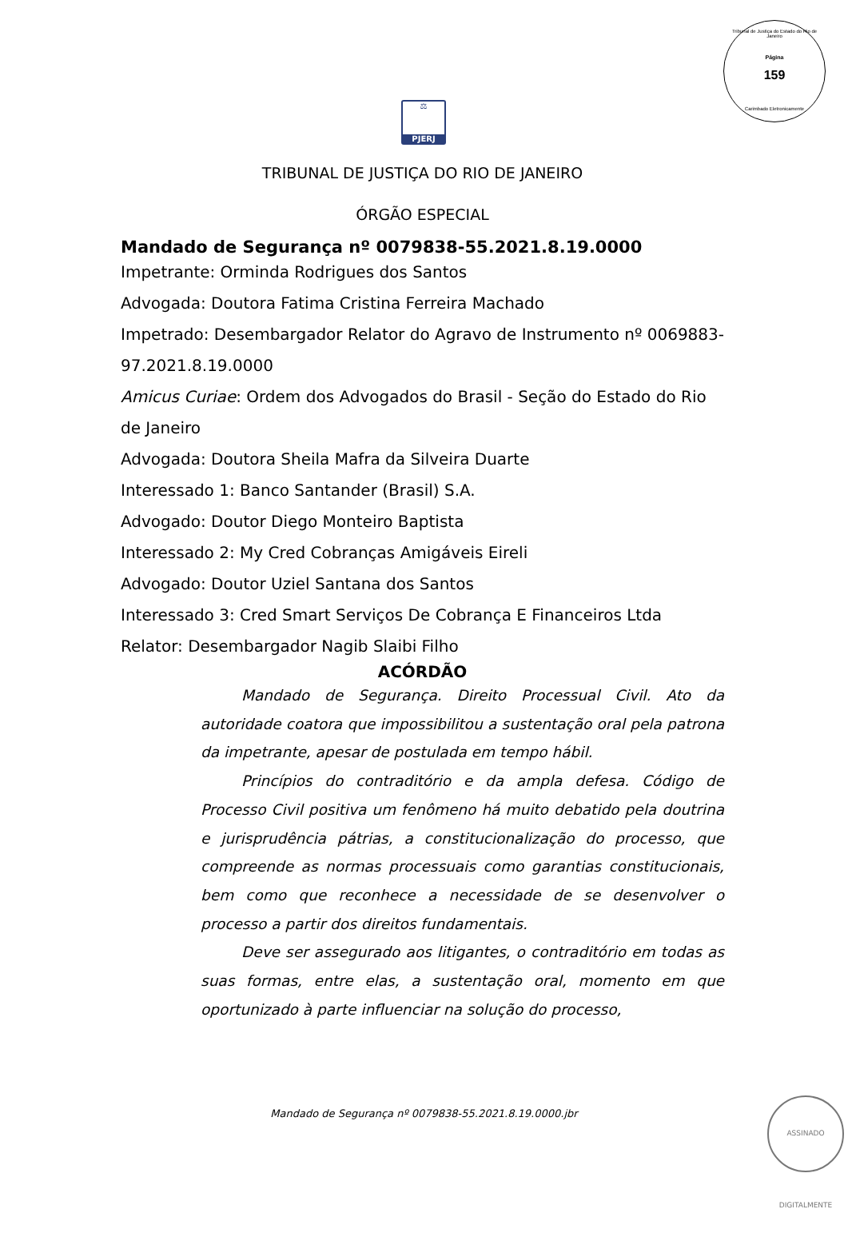Tribunal de Justiça do Estado do Rio de Janeiro
Página
159
Carimbado Eletronicamente
⚖
PJERJ
TRIBUNAL DE JUSTIÇA DO RIO DE JANEIRO
ÓRGÃO ESPECIAL
Mandado de Segurança nº 0079838-55.2021.8.19.0000
Impetrante: Orminda Rodrigues dos Santos
Advogada: Doutora Fatima Cristina Ferreira Machado
Impetrado: Desembargador Relator do Agravo de Instrumento nº 0069883-97.2021.8.19.0000
Amicus Curiae: Ordem dos Advogados do Brasil - Seção do Estado do Rio de Janeiro
Advogada: Doutora Sheila Mafra da Silveira Duarte
Interessado 1: Banco Santander (Brasil) S.A.
Advogado: Doutor Diego Monteiro Baptista
Interessado 2: My Cred Cobranças Amigáveis Eireli
Advogado: Doutor Uziel Santana dos Santos
Interessado 3: Cred Smart Serviços De Cobrança E Financeiros Ltda
Relator: Desembargador Nagib Slaibi Filho
ACÓRDÃO
Mandado de Segurança. Direito Processual Civil. Ato da autoridade coatora que impossibilitou a sustentação oral pela patrona da impetrante, apesar de postulada em tempo hábil.
Princípios do contraditório e da ampla defesa. Código de Processo Civil positiva um fenômeno há muito debatido pela doutrina e jurisprudência pátrias, a constitucionalização do processo, que compreende as normas processuais como garantias constitucionais, bem como que reconhece a necessidade de se desenvolver o processo a partir dos direitos fundamentais.
Deve ser assegurado aos litigantes, o contraditório em todas as suas formas, entre elas, a sustentação oral, momento em que oportunizado à parte influenciar na solução do processo,
Mandado de Segurança nº 0079838-55.2021.8.19.0000.jbr
ASSINADO DIGITALMENTE